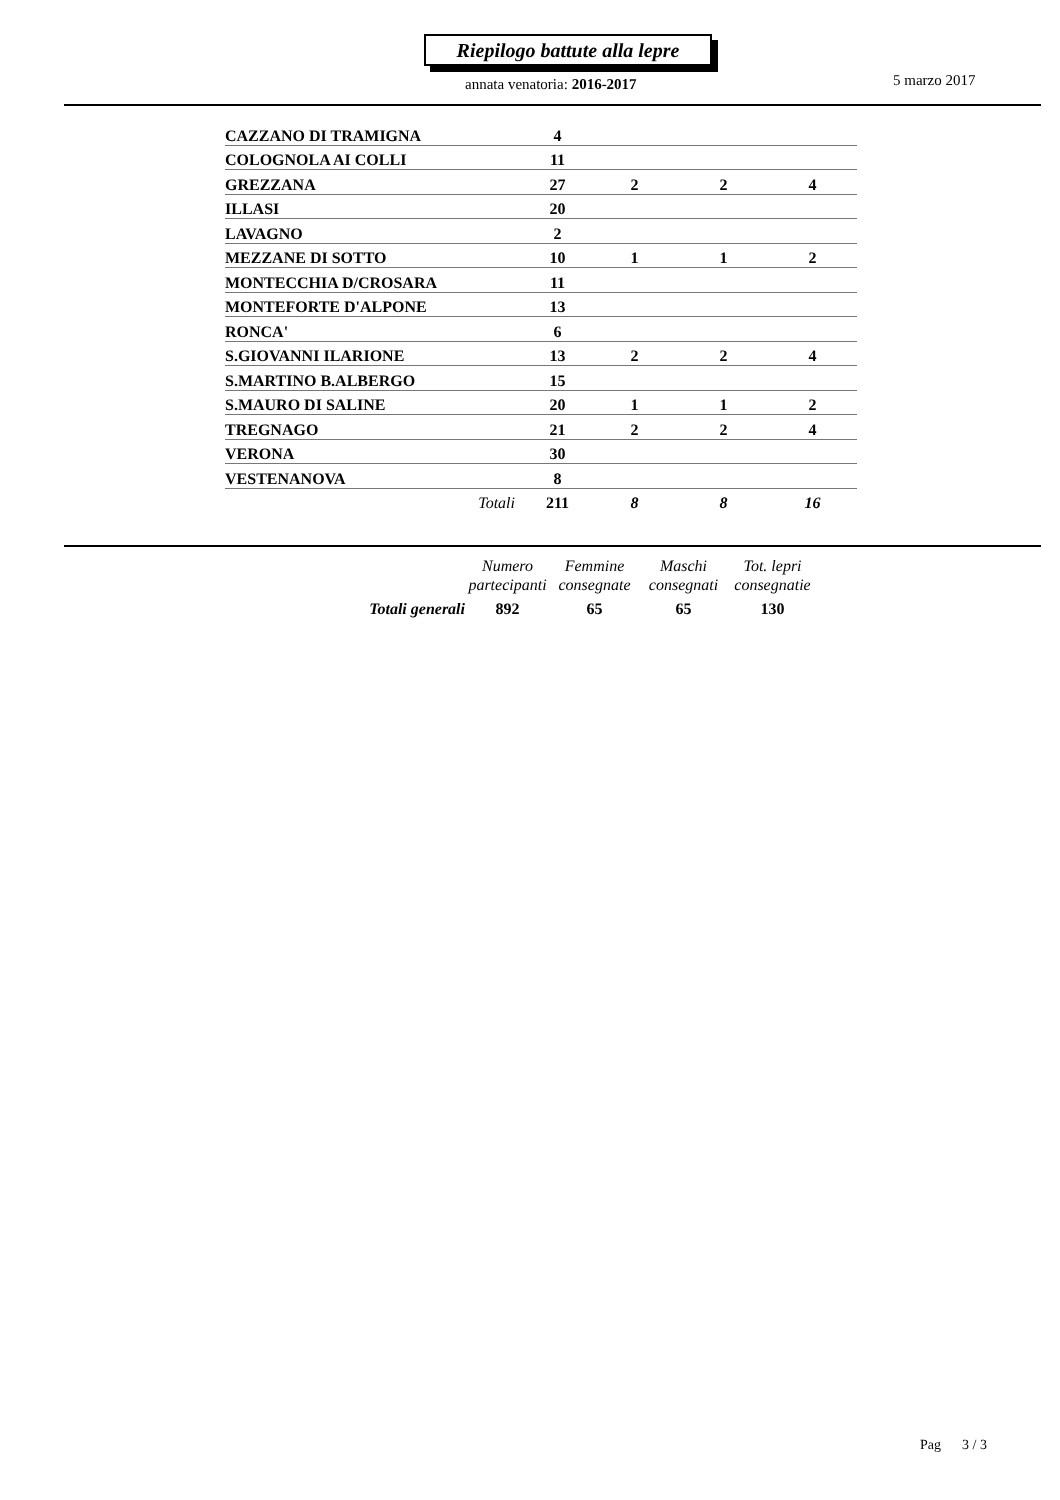Riepilogo battute alla lepre
annata venatoria: 2016-2017 5 marzo 2017
| CAZZANO DI TRAMIGNA | 4 | | | |
| COLOGNOLA AI COLLI | 11 | | | |
| GREZZANA | 27 | 2 | 2 | 4 |
| ILLASI | 20 | | | |
| LAVAGNO | 2 | | | |
| MEZZANE DI SOTTO | 10 | 1 | 1 | 2 |
| MONTECCHIA D/CROSARA | 11 | | | |
| MONTEFORTE D'ALPONE | 13 | | | |
| RONCA' | 6 | | | |
| S.GIOVANNI ILARIONE | 13 | 2 | 2 | 4 |
| S.MARTINO B.ALBERGO | 15 | | | |
| S.MAURO DI SALINE | 20 | 1 | 1 | 2 |
| TREGNAGO | 21 | 2 | 2 | 4 |
| VERONA | 30 | | | |
| VESTENANOVA | 8 | | | |
| Totali | 211 | 8 | 8 | 16 |
| | Numero partecipanti | Femmine consegnate | Maschi consegnati | Tot. lepri consegnatie |
| Totali generali | 892 | 65 | 65 | 130 |
Pag 3 / 3